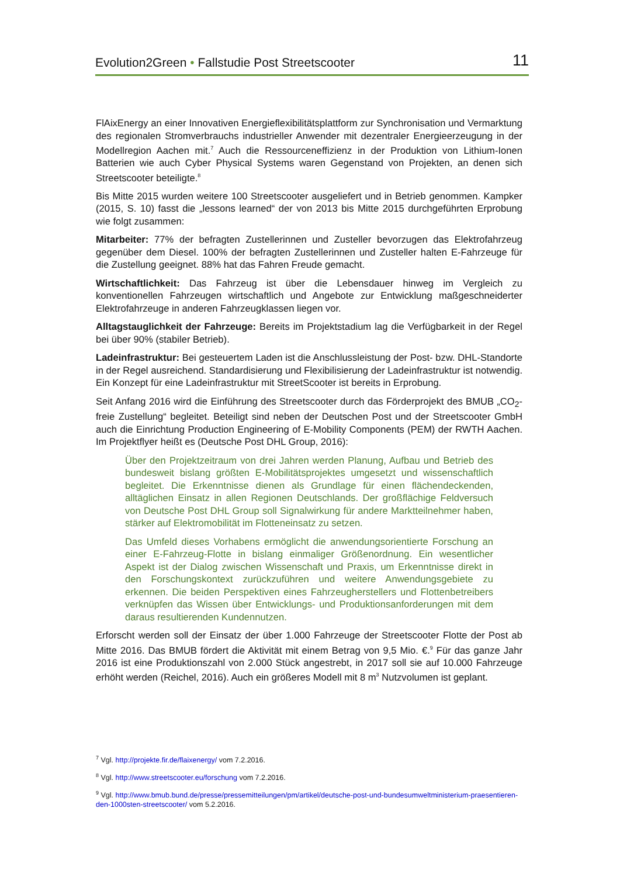Evolution2Green • Fallstudie Post Streetscooter 11
FlAixEnergy an einer Innovativen Energieflexibilitätsplattform zur Synchronisation und Vermarktung des regionalen Stromverbrauchs industrieller Anwender mit dezentraler Energieerzeugung in der Modellregion Aachen mit.<sup>7</sup> Auch die Ressourceneffizienz in der Produktion von Lithium-Ionen Batterien wie auch Cyber Physical Systems waren Gegenstand von Projekten, an denen sich Streetscooter beteiligte.<sup>8</sup>
Bis Mitte 2015 wurden weitere 100 Streetscooter ausgeliefert und in Betrieb genommen. Kampker (2015, S. 10) fasst die „lessons learned“ der von 2013 bis Mitte 2015 durchgeführten Erprobung wie folgt zusammen:
Mitarbeiter: 77% der befragten Zustellerinnen und Zusteller bevorzugen das Elektrofahrzeug gegenüber dem Diesel. 100% der befragten Zustellerinnen und Zusteller halten E-Fahrzeuge für die Zustellung geeignet. 88% hat das Fahren Freude gemacht.
Wirtschaftlichkeit: Das Fahrzeug ist über die Lebensdauer hinweg im Vergleich zu konventionellen Fahrzeugen wirtschaftlich und Angebote zur Entwicklung maßgeschneiderter Elektrofahrzeuge in anderen Fahrzeugklassen liegen vor.
Alltagstauglichkeit der Fahrzeuge: Bereits im Projektstadium lag die Verfügbarkeit in der Regel bei über 90% (stabiler Betrieb).
Ladeinfrastruktur: Bei gesteuertem Laden ist die Anschlussleistung der Post- bzw. DHL-Standorte in der Regel ausreichend. Standardisierung und Flexibilisierung der Ladeinfrastruktur ist notwendig. Ein Konzept für eine Ladeinfrastruktur mit StreetScooter ist bereits in Erprobung.
Seit Anfang 2016 wird die Einführung des Streetscooter durch das Förderprojekt des BMUB „CO<sub>2</sub>-freie Zustellung“ begleitet. Beteiligt sind neben der Deutschen Post und der Streetscooter GmbH auch die Einrichtung Production Engineering of E-Mobility Components (PEM) der RWTH Aachen. Im Projektflyer heißt es (Deutsche Post DHL Group, 2016):
Über den Projektzeitraum von drei Jahren werden Planung, Aufbau und Betrieb des bundesweit bislang größten E-Mobilitätsprojektes umgesetzt und wissenschaftlich begleitet. Die Erkenntnisse dienen als Grundlage für einen flächendeckenden, alltäglichen Einsatz in allen Regionen Deutschlands. Der großflächige Feldversuch von Deutsche Post DHL Group soll Signalwirkung für andere Marktteilnehmer haben, stärker auf Elektromobilität im Flotteneinsatz zu setzen.
Das Umfeld dieses Vorhabens ermöglicht die anwendungsorientierte Forschung an einer E-Fahrzeug-Flotte in bislang einmaliger Größenordnung. Ein wesentlicher Aspekt ist der Dialog zwischen Wissenschaft und Praxis, um Erkenntnisse direkt in den Forschungskontext zurückzuführen und weitere Anwendungsgebiete zu erkennen. Die beiden Perspektiven eines Fahrzeugherstellers und Flottenbetreibers verknüpfen das Wissen über Entwicklungs- und Produktionsanforderungen mit dem daraus resultierenden Kundennutzen.
Erforscht werden soll der Einsatz der über 1.000 Fahrzeuge der Streetscooter Flotte der Post ab Mitte 2016. Das BMUB fördert die Aktivität mit einem Betrag von 9,5 Mio. €.<sup>9</sup> Für das ganze Jahr 2016 ist eine Produktionszahl von 2.000 Stück angestrebt, in 2017 soll sie auf 10.000 Fahrzeuge erhöht werden (Reichel, 2016). Auch ein größeres Modell mit 8 m<sup>3</sup> Nutzvolumen ist geplant.
<sup>7</sup> Vgl. http://projekte.fir.de/flaixenergy/ vom 7.2.2016.
<sup>8</sup> Vgl. http://www.streetscooter.eu/forschung vom 7.2.2016.
<sup>9</sup> Vgl. http://www.bmub.bund.de/presse/pressemitteilungen/pm/artikel/deutsche-post-und-bundesumweltministerium-praesentieren-den-1000sten-streetscooter/ vom 5.2.2016.